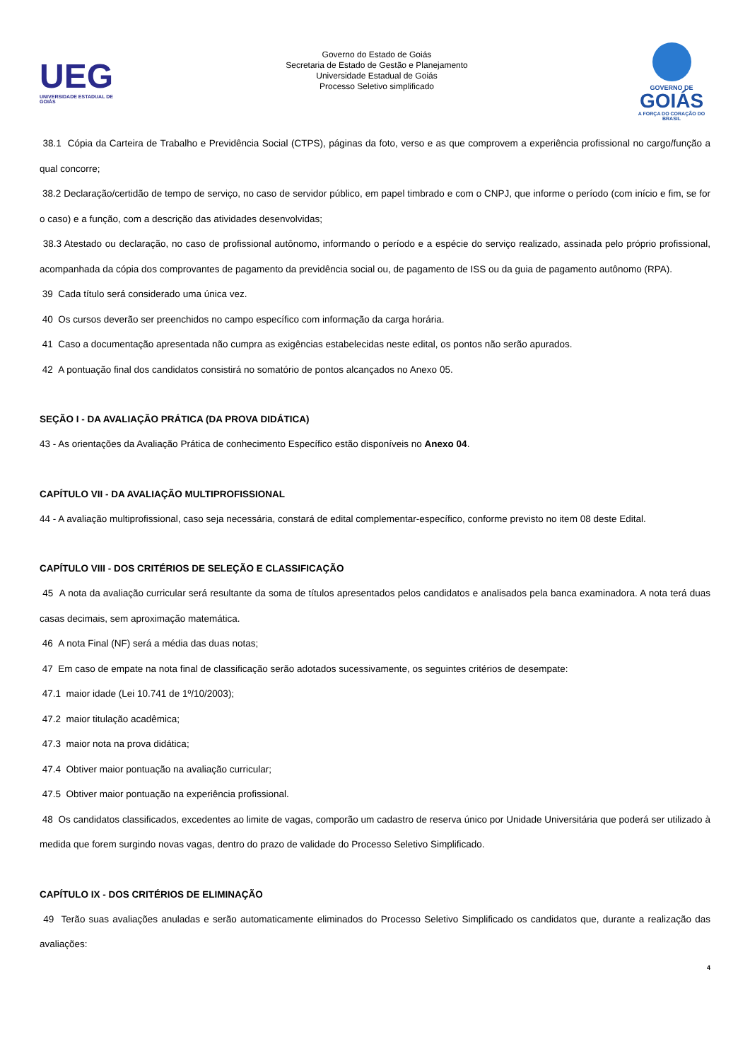UEG
UNIVERSIDADE ESTADUAL DE GOIÁS
Governo do Estado de Goiás
Secretaria de Estado de Gestão e Planejamento
Universidade Estadual de Goiás
Processo Seletivo simplificado
GOVERNO DE
GOIÁS
A FORÇA DO CORAÇÃO DO BRASIL
38.1 Cópia da Carteira de Trabalho e Previdência Social (CTPS), páginas da foto, verso e as que comprovem a experiência profissional no cargo/função a qual concorre;
38.2 Declaração/certidão de tempo de serviço, no caso de servidor público, em papel timbrado e com o CNPJ, que informe o período (com início e fim, se for o caso) e a função, com a descrição das atividades desenvolvidas;
38.3 Atestado ou declaração, no caso de profissional autônomo, informando o período e a espécie do serviço realizado, assinada pelo próprio profissional, acompanhada da cópia dos comprovantes de pagamento da previdência social ou, de pagamento de ISS ou da guia de pagamento autônomo (RPA).
39 Cada título será considerado uma única vez.
40 Os cursos deverão ser preenchidos no campo específico com informação da carga horária.
41 Caso a documentação apresentada não cumpra as exigências estabelecidas neste edital, os pontos não serão apurados.
42 A pontuação final dos candidatos consistirá no somatório de pontos alcançados no Anexo 05.
SEÇÃO I - DA AVALIAÇÃO PRÁTICA (DA PROVA DIDÁTICA)
43 - As orientações da Avaliação Prática de conhecimento Específico estão disponíveis no Anexo 04.
CAPÍTULO VII - DA AVALIAÇÃO MULTIPROFISSIONAL
44 - A avaliação multiprofissional, caso seja necessária, constará de edital complementar-específico, conforme previsto no item 08 deste Edital.
CAPÍTULO VIII - DOS CRITÉRIOS DE SELEÇÃO E CLASSIFICAÇÃO
45 A nota da avaliação curricular será resultante da soma de títulos apresentados pelos candidatos e analisados pela banca examinadora. A nota terá duas casas decimais, sem aproximação matemática.
46 A nota Final (NF) será a média das duas notas;
47 Em caso de empate na nota final de classificação serão adotados sucessivamente, os seguintes critérios de desempate:
47.1 maior idade (Lei 10.741 de 1º/10/2003);
47.2 maior titulação acadêmica;
47.3 maior nota na prova didática;
47.4 Obtiver maior pontuação na avaliação curricular;
47.5 Obtiver maior pontuação na experiência profissional.
48 Os candidatos classificados, excedentes ao limite de vagas, comporão um cadastro de reserva único por Unidade Universitária que poderá ser utilizado à medida que forem surgindo novas vagas, dentro do prazo de validade do Processo Seletivo Simplificado.
CAPÍTULO IX - DOS CRITÉRIOS DE ELIMINAÇÃO
49 Terão suas avaliações anuladas e serão automaticamente eliminados do Processo Seletivo Simplificado os candidatos que, durante a realização das avaliações:
4